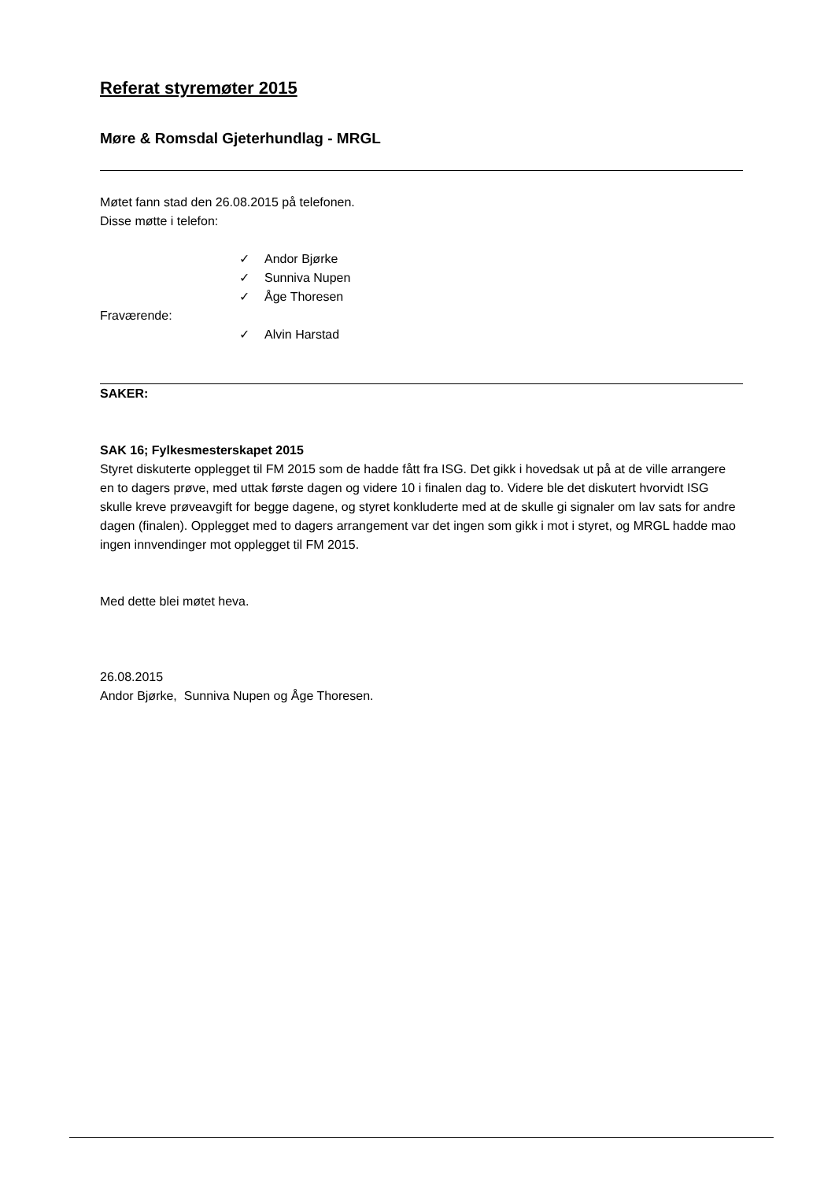Referat styremøter 2015
Møre & Romsdal Gjeterhundlag - MRGL
Møtet fann stad den 26.08.2015 på telefonen.
Disse møtte i telefon:
✓ Andor Bjørke
✓ Sunniva Nupen
✓ Åge Thoresen
Fraværende:
✓ Alvin Harstad
SAKER:
SAK 16; Fylkesmesterskapet 2015
Styret diskuterte opplegget til FM 2015 som de hadde fått fra ISG. Det gikk i hovedsak ut på at de ville arrangere en to dagers prøve, med uttak første dagen og videre 10 i finalen dag to. Videre ble det diskutert hvorvidt ISG skulle kreve prøveavgift for begge dagene, og styret konkluderte med at de skulle gi signaler om lav sats for andre dagen (finalen). Opplegget med to dagers arrangement var det ingen som gikk i mot i styret, og MRGL hadde mao ingen innvendinger mot opplegget til FM 2015.
Med dette blei møtet heva.
26.08.2015
Andor Bjørke, Sunniva Nupen og Åge Thoresen.